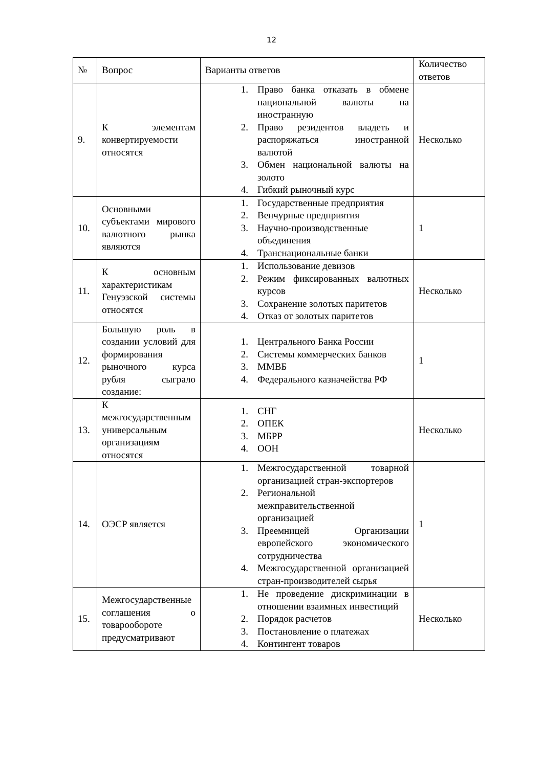12
| № | Вопрос | Варианты ответов | Количество ответов |
| --- | --- | --- | --- |
| 9. | К элементам конвертируемости относятся | 1. Право банка отказать в обмене национальной валюты на иностранную 2. Право резидентов владеть и распоряжаться иностранной валютой 3. Обмен национальной валюты на золото 4. Гибкий рыночный курс | Несколько |
| 10. | Основными субъектами мирового валютного рынка являются | 1. Государственные предприятия 2. Венчурные предприятия 3. Научно-производственные объединения 4. Транснациональные банки | 1 |
| 11. | К основным характеристикам Генуэзской системы относятся | 1. Использование девизов 2. Режим фиксированных валютных курсов 3. Сохранение золотых паритетов 4. Отказ от золотых паритетов | Несколько |
| 12. | Большую роль в создании условий для формирования рыночного курса рубля сыграло создание: | 1. Центрального Банка России 2. Системы коммерческих банков 3. ММВБ 4. Федерального казначейства РФ | 1 |
| 13. | К межгосударственным универсальным организациям относятся | 1. СНГ 2. ОПЕК 3. МБРР 4. ООН | Несколько |
| 14. | ОЭСР является | 1. Межгосударственной товарной организацией стран-экспортеров 2. Региональной межправительственной организацией 3. Преемницей Организации европейского экономического сотрудничества 4. Межгосударственной организацией стран-производителей сырья | 1 |
| 15. | Межгосударственные соглашения о товарообороте предусматривают | 1. Не проведение дискриминации в отношении взаимных инвестиций 2. Порядок расчетов 3. Постановление о платежах 4. Контингент товаров | Несколько |